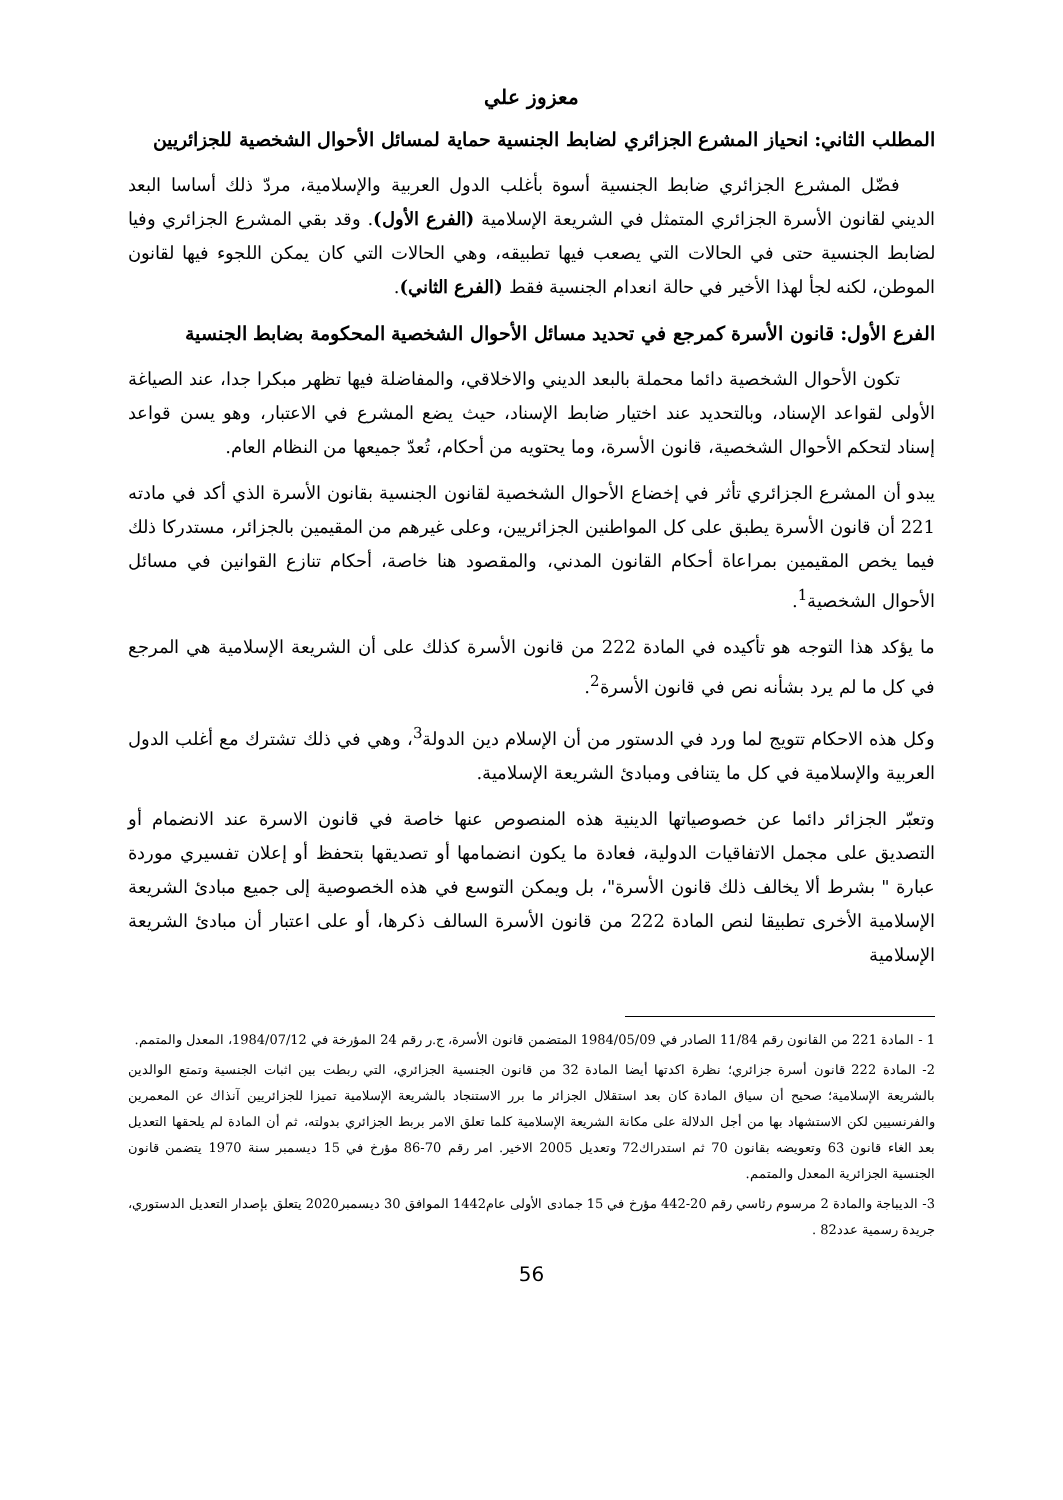معزوز علي
المطلب الثاني: انحياز المشرع الجزائري لضابط الجنسية حماية لمسائل الأحوال الشخصية للجزائريين
فضّل المشرع الجزائري ضابط الجنسية أسوة بأغلب الدول العربية والإسلامية، مردّ ذلك أساسا البعد الديني لقانون الأسرة الجزائري المتمثل في الشريعة الإسلامية (الفرع الأول). وقد بقي المشرع الجزائري وفيا لضابط الجنسية حتى في الحالات التي يصعب فيها تطبيقه، وهي الحالات التي كان يمكن اللجوء فيها لقانون الموطن، لكنه لجأ لهذا الأخير في حالة انعدام الجنسية فقط (الفرع الثاني).
الفرع الأول: قانون الأسرة كمرجع في تحديد مسائل الأحوال الشخصية المحكومة بضابط الجنسية
تكون الأحوال الشخصية دائما محملة بالبعد الديني والاخلاقي، والمفاضلة فيها تظهر مبكرا جدا، عند الصياغة الأولى لقواعد الإسناد، وبالتحديد عند اختيار ضابط الإسناد، حيث يضع المشرع في الاعتبار، وهو يسن قواعد إسناد لتحكم الأحوال الشخصية، قانون الأسرة، وما يحتويه من أحكام، تُعدّ جميعها من النظام العام.
يبدو أن المشرع الجزائري تأثر في إخضاع الأحوال الشخصية لقانون الجنسية بقانون الأسرة الذي أكد في مادته 221 أن قانون الأسرة يطبق على كل المواطنين الجزائريين، وعلى غيرهم من المقيمين بالجزائر، مستدركا ذلك فيما يخص المقيمين بمراعاة أحكام القانون المدني، والمقصود هنا خاصة، أحكام تنازع القوانين في مسائل الأحوال الشخصية<sup>1</sup>.
ما يؤكد هذا التوجه هو تأكيده في المادة 222 من قانون الأسرة كذلك على أن الشريعة الإسلامية هي المرجع في كل ما لم يرد بشأنه نص في قانون الأسرة<sup>2</sup>.
وكل هذه الاحكام تتويج لما ورد في الدستور من أن الإسلام دين الدولة<sup>3</sup>، وهي في ذلك تشترك مع أغلب الدول العربية والإسلامية في كل ما يتنافى ومبادئ الشريعة الإسلامية.
وتعبّر الجزائر دائما عن خصوصياتها الدينية هذه المنصوص عنها خاصة في قانون الاسرة عند الانضمام أو التصديق على مجمل الاتفاقيات الدولية، فعادة ما يكون انضمامها أو تصديقها بتحفظ أو إعلان تفسيري موردة عبارة " بشرط ألا يخالف ذلك قانون الأسرة"، بل ويمكن التوسع في هذه الخصوصية إلى جميع مبادئ الشريعة الإسلامية الأخرى تطبيقا لنص المادة 222 من قانون الأسرة السالف ذكرها، أو على اعتبار أن مبادئ الشريعة الإسلامية
1 - المادة 221 من القانون رقم 11/84 الصادر في 1984/05/09 المتضمن قانون الأسرة، ج.ر رقم 24 المؤرخة في 1984/07/12، المعدل والمتمم.
2- المادة 222 قانون أسرة جزائري؛ نظرة اكدتها أيضا المادة 32 من قانون الجنسية الجزائري، التي ربطت بين اثبات الجنسية وتمتع الوالدين بالشريعة الإسلامية؛ صحيح أن سياق المادة كان بعد استقلال الجزائر ما برر الاستنجاد بالشريعة الإسلامية تميزا للجزائريين آنذاك عن المعمرين والفرنسيين لكن الاستشهاد بها من أجل الدلالة على مكانة الشريعة الإسلامية كلما تعلق الامر بربط الجزائري بدولته، ثم أن المادة لم يلحقها التعديل بعد الغاء قانون 63 وتعويضه بقانون 70 ثم استدراك72 وتعديل 2005 الاخير. امر رقم 70-86 مؤرخ في 15 ديسمبر سنة 1970 يتضمن قانون الجنسية الجزائرية المعدل والمتمم.
3- الديباجة والمادة 2 مرسوم رئاسي رقم 20-442 مؤرخ في 15 جمادى الأولى عام1442 الموافق 30 ديسمبر2020 يتعلق بإصدار التعديل الدستوري، جريدة رسمية عدد82 .
56